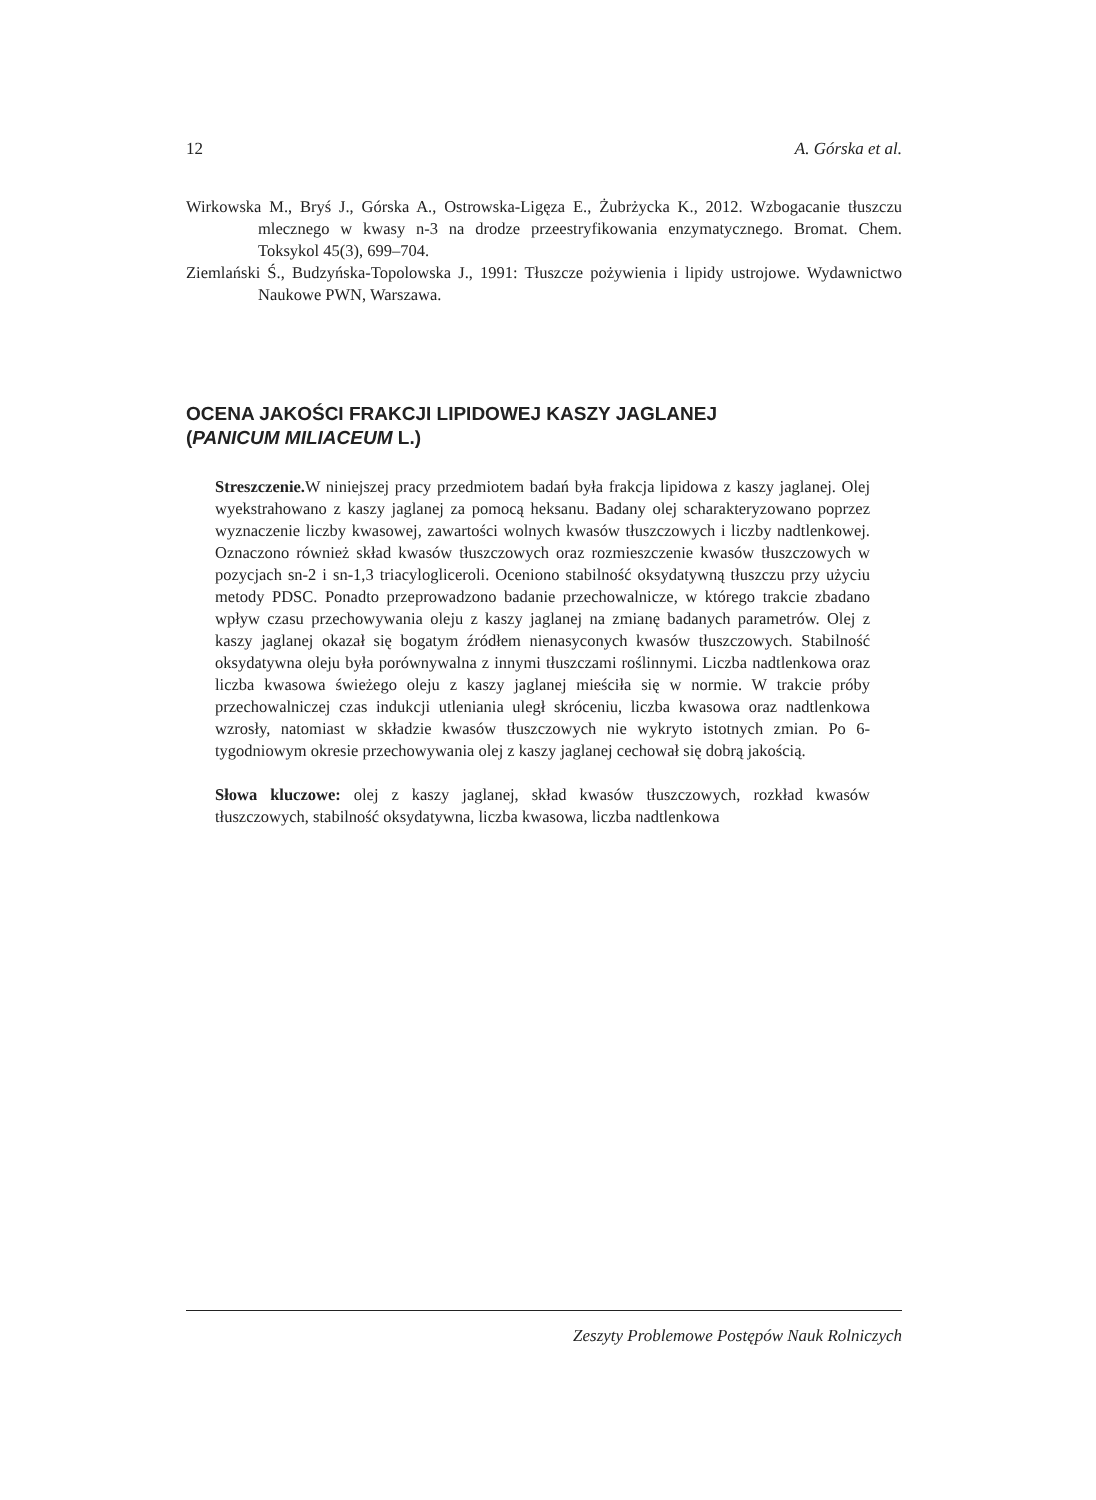12 A. Górska et al.
Wirkowska M., Bryś J., Górska A., Ostrowska-Ligęza E., Żubrżycka K., 2012. Wzbogacanie tłuszczu mlecznego w kwasy n-3 na drodze przeestryfikowania enzymatycznego. Bromat. Chem. Toksykol 45(3), 699–704.
Ziemlański Ś., Budzyńska-Topolowska J., 1991: Tłuszcze pożywienia i lipidy ustrojowe. Wydawnictwo Naukowe PWN, Warszawa.
OCENA JAKOŚCI FRAKCJI LIPIDOWEJ KASZY JAGLANEJ
(PANICUM MILIACEUM L.)
Streszczenie. W niniejszej pracy przedmiotem badań była frakcja lipidowa z kaszy jaglanej. Olej wyekstrahowano z kaszy jaglanej za pomocą heksanu. Badany olej scharakteryzowano poprzez wyznaczenie liczby kwasowej, zawartości wolnych kwasów tłuszczowych i liczby nadtlenkowej. Oznaczono również skład kwasów tłuszczowych oraz rozmieszczenie kwasów tłuszczowych w pozycjach sn-2 i sn-1,3 triacylogliceroli. Oceniono stabilność oksydatywną tłuszczu przy użyciu metody PDSC. Ponadto przeprowadzono badanie przechowalnicze, w którego trakcie zbadano wpływ czasu przechowywania oleju z kaszy jaglanej na zmianę badanych parametrów. Olej z kaszy jaglanej okazał się bogatym źródłem nienasyconych kwasów tłuszczowych. Stabilność oksydatywna oleju była porównywalna z innymi tłuszczami roślinnymi. Liczba nadtlenkowa oraz liczba kwasowa świeżego oleju z kaszy jaglanej mieściła się w normie. W trakcie próby przechowalniczej czas indukcji utleniania uległ skróceniu, liczba kwasowa oraz nadtlenkowa wzrosły, natomiast w składzie kwasów tłuszczowych nie wykryto istotnych zmian. Po 6-tygodniowym okresie przechowywania olej z kaszy jaglanej cechował się dobrą jakością.
Słowa kluczowe: olej z kaszy jaglanej, skład kwasów tłuszczowych, rozkład kwasów tłuszczowych, stabilność oksydatywna, liczba kwasowa, liczba nadtlenkowa
Zeszyty Problemowe Postępów Nauk Rolniczych